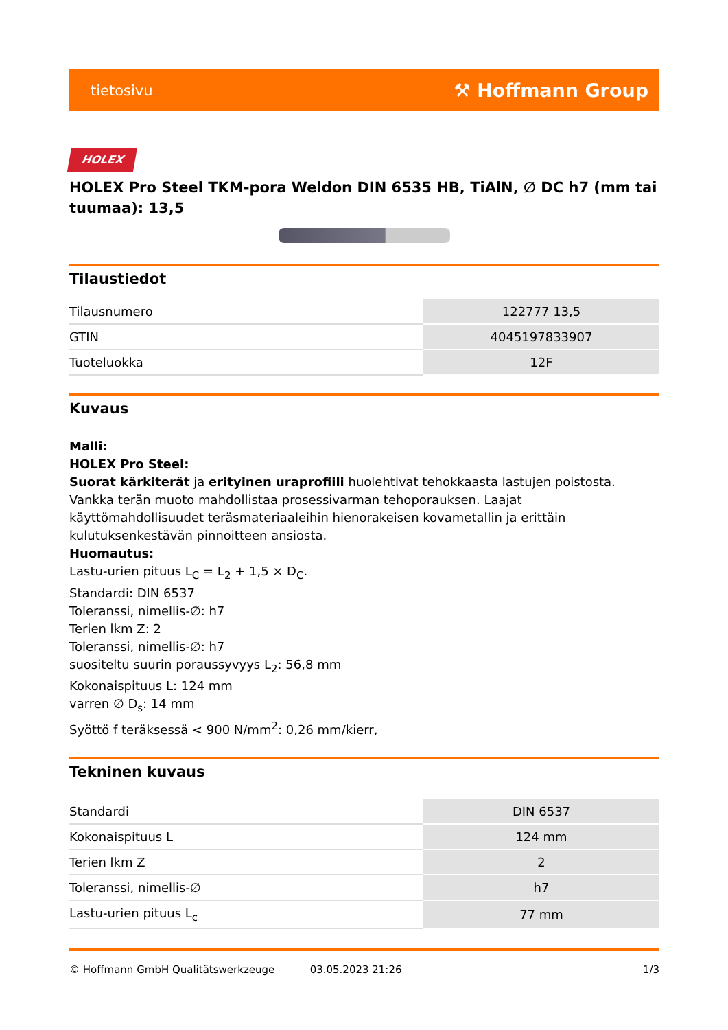tietosivu ⚒ Hoffmann Group
HOLEX
HOLEX Pro Steel TKM-pora Weldon DIN 6535 HB, TiAlN, ∅ DC h7 (mm tai tuumaa): 13,5
Tilaustiedot
| Tilausnumero | 122777 13,5 |
| GTIN | 4045197833907 |
| Tuoteluokka | 12F |
Kuvaus
Malli:
HOLEX Pro Steel:
Suorat kärkiterät ja erityinen uraprofiili huolehtivat tehokkaasta lastujen poistosta. Vankka terän muoto mahdollistaa prosessivarman tehoporauksen. Laajat käyttömahdollisuudet teräsmateriaaleihin hienorakeisen kovametallin ja erittäin kulutuksenkestävän pinnoitteen ansiosta.
Huomautus:
Lastu-urien pituus L<sub>C</sub> = L<sub>2</sub> + 1,5 × D<sub>C</sub>.
Standardi: DIN 6537
Toleranssi, nimellis-∅: h7
Terien lkm Z: 2
Toleranssi, nimellis-∅: h7
suositeltu suurin poraussyvyys L<sub>2</sub>: 56,8 mm
Kokonaispituus L: 124 mm
varren ∅ D<sub>s</sub>: 14 mm
Syöttö f teräksessä < 900 N/mm<sup>2</sup>: 0,26 mm/kierr,
Tekninen kuvaus
| Standardi | DIN 6537 |
| Kokonaispituus L | 124 mm |
| Terien lkm Z | 2 |
| Toleranssi, nimellis-∅ | h7 |
| Lastu-urien pituus L<sub>c</sub> | 77 mm |
© Hoffmann GmbH Qualitätswerkzeuge 03.05.2023 21:26 1/3